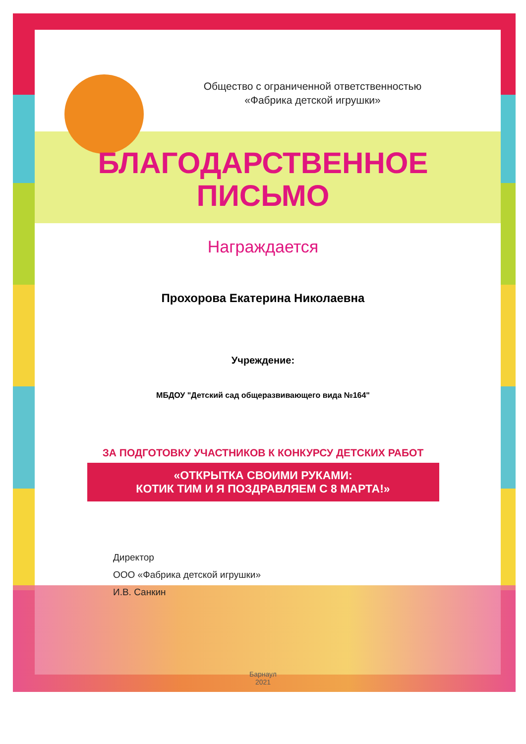Общество с ограниченной ответственностью
«Фабрика детской игрушки»
БЛАГОДАРСТВЕННОЕ
ПИСЬМО
Награждается
Прохорова Екатерина Николаевна
Учреждение:
МБДОУ "Детский сад общеразвивающего вида №164"
ЗА ПОДГОТОВКУ УЧАСТНИКОВ К КОНКУРСУ ДЕТСКИХ РАБОТ
«ОТКРЫТКА СВОИМИ РУКАМИ:
КОТИК ТИМ И Я ПОЗДРАВЛЯЕМ С 8 МАРТА!»
Директор
ООО «Фабрика детской игрушки»
И.В. Санкин
Барнаул
2021